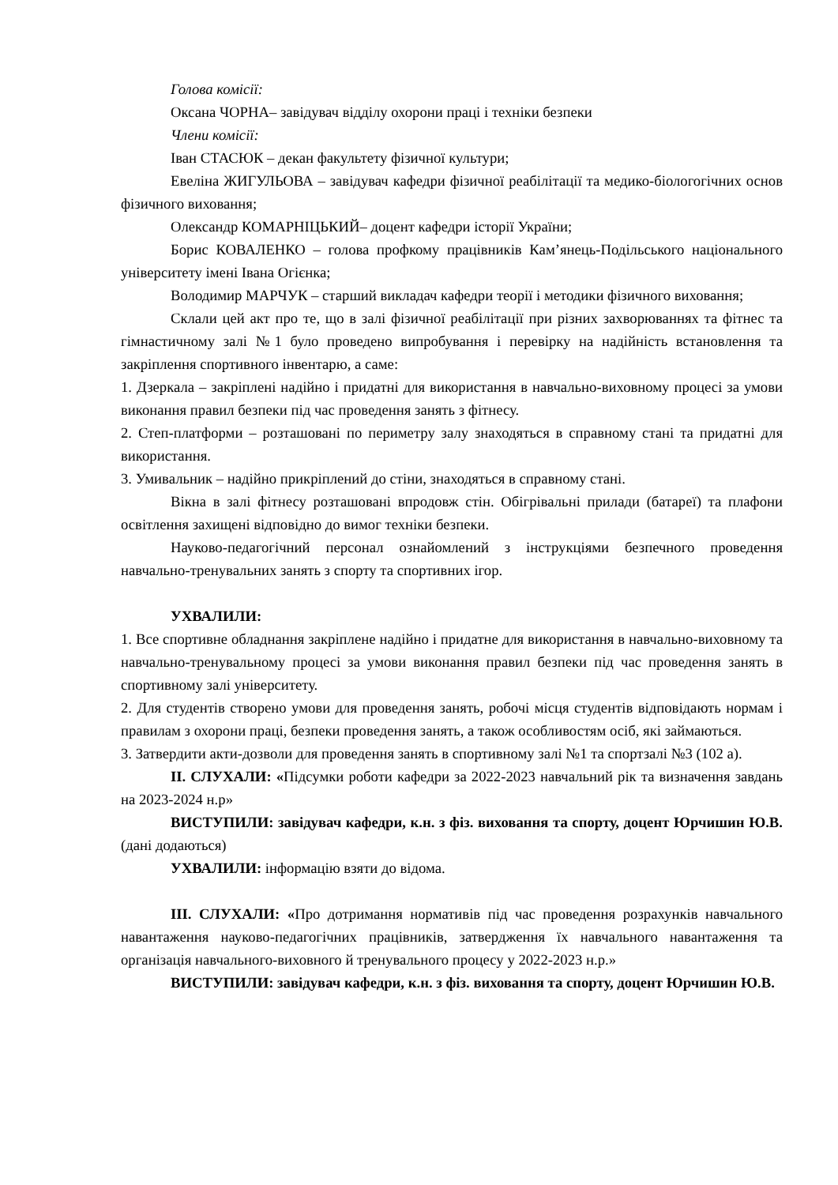Голова комісії:
Оксана ЧОРНА– завідувач відділу охорони праці і техніки безпеки
Члени комісії:
Іван СТАСЮК – декан факультету фізичної культури;
Евеліна ЖИГУЛЬОВА – завідувач кафедри фізичної реабілітації та медико-біологогічних основ фізичного виховання;
Олександр КОМАРНІЦЬКИЙ– доцент кафедри історії України;
Борис КОВАЛЕНКО – голова профкому працівників Кам’янець-Подільського національного університету імені Івана Огієнка;
Володимир МАРЧУК – старший викладач кафедри теорії і методики фізичного виховання;
Склали цей акт про те, що в залі фізичної реабілітації при різних захворюваннях та фітнес та гімнастичному залі №1 було проведено випробування і перевірку на надійність встановлення та закріплення спортивного інвентарю, а саме:
1. Дзеркала – закріплені надійно і придатні для використання в навчально-виховному процесі за умови виконання правил безпеки під час проведення занять з фітнесу.
2. Степ-платформи – розташовані по периметру залу знаходяться в справному стані та придатні для використання.
3. Умивальник – надійно прикріплений до стіни, знаходяться в справному стані.
Вікна в залі фітнесу розташовані впродовж стін. Обігрівальні прилади (батареї) та плафони освітлення захищені відповідно до вимог техніки безпеки.
Науково-педагогічний персонал ознайомлений з інструкціями безпечного проведення навчально-тренувальних занять з спорту та спортивних ігор.
УХВАЛИЛИ:
1. Все спортивне обладнання закріплене надійно і придатне для використання в навчально-виховному та навчально-тренувальному процесі за умови виконання правил безпеки під час проведення занять в спортивному залі університету.
2. Для студентів створено умови для проведення занять, робочі місця студентів відповідають нормам і правилам з охорони праці, безпеки проведення занять, а також особливостям осіб, які займаються.
3. Затвердити акти-дозволи для проведення занять в спортивному залі №1 та спортзалі №3 (102 а).
ІІ. СЛУХАЛИ: «Підсумки роботи кафедри за 2022-2023 навчальний рік та визначення завдань на 2023-2024 н.р»
ВИСТУПИЛИ: завідувач кафедри, к.н. з фіз. виховання та спорту, доцент Юрчишин Ю.В. (дані додаються)
УХВАЛИЛИ: інформацію взяти до відома.
ІІІ. СЛУХАЛИ: «Про дотримання нормативів під час проведення розрахунків навчального навантаження науково-педагогічних працівників, затвердження їх навчального навантаження та організація навчального-виховного й тренувального процесу у 2022-2023 н.р.»
ВИСТУПИЛИ: завідувач кафедри, к.н. з фіз. виховання та спорту, доцент Юрчишин Ю.В.